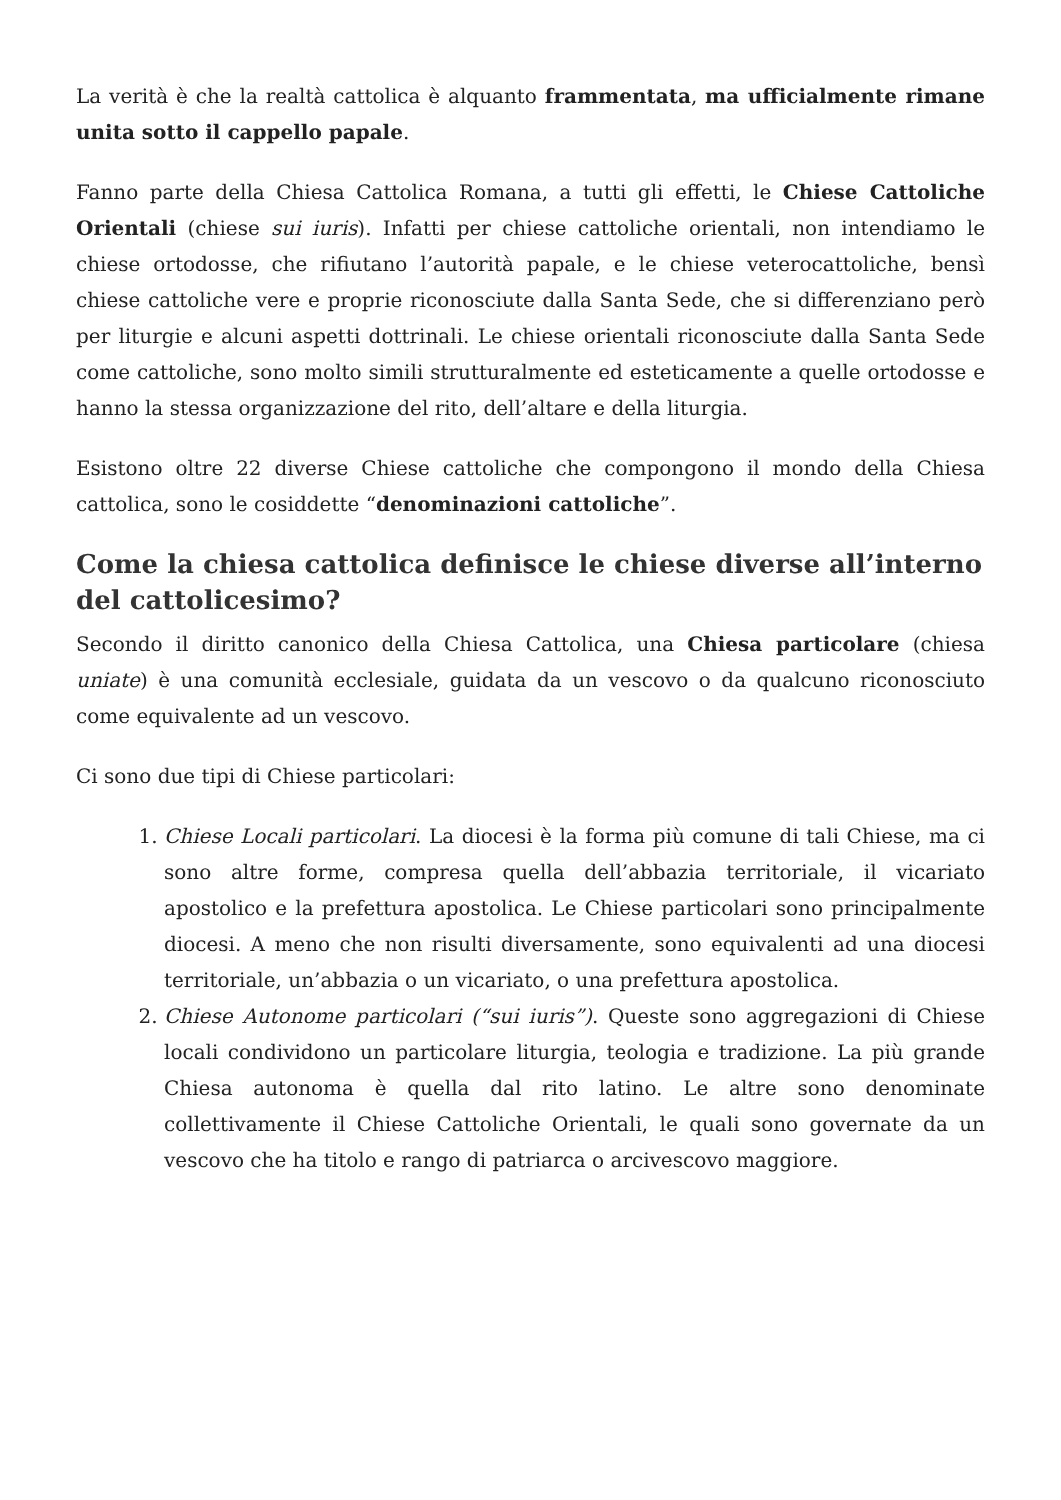La verità è che la realtà cattolica è alquanto frammentata, ma ufficialmente rimane unita sotto il cappello papale.
Fanno parte della Chiesa Cattolica Romana, a tutti gli effetti, le Chiese Cattoliche Orientali (chiese sui iuris). Infatti per chiese cattoliche orientali, non intendiamo le chiese ortodosse, che rifiutano l’autorità papale, e le chiese veterocattoliche, bensì chiese cattoliche vere e proprie riconosciute dalla Santa Sede, che si differenziano però per liturgie e alcuni aspetti dottrinali. Le chiese orientali riconosciute dalla Santa Sede come cattoliche, sono molto simili strutturalmente ed esteticamente a quelle ortodosse e hanno la stessa organizzazione del rito, dell’altare e della liturgia.
Esistono oltre 22 diverse Chiese cattoliche che compongono il mondo della Chiesa cattolica, sono le cosiddette “denominazioni cattoliche”.
Come la chiesa cattolica definisce le chiese diverse all’interno del cattolicesimo?
Secondo il diritto canonico della Chiesa Cattolica, una Chiesa particolare (chiesa uniate) è una comunità ecclesiale, guidata da un vescovo o da qualcuno riconosciuto come equivalente ad un vescovo.
Ci sono due tipi di Chiese particolari:
1. Chiese Locali particolari. La diocesi è la forma più comune di tali Chiese, ma ci sono altre forme, compresa quella dell’abbazia territoriale, il vicariato apostolico e la prefettura apostolica. Le Chiese particolari sono principalmente diocesi. A meno che non risulti diversamente, sono equivalenti ad una diocesi territoriale, un’abbazia o un vicariato, o una prefettura apostolica.
2. Chiese Autonome particolari (“sui iuris”). Queste sono aggregazioni di Chiese locali condividono un particolare liturgia, teologia e tradizione. La più grande Chiesa autonoma è quella dal rito latino. Le altre sono denominate collettivamente il Chiese Cattoliche Orientali, le quali sono governate da un vescovo che ha titolo e rango di patriarca o arcivescovo maggiore.